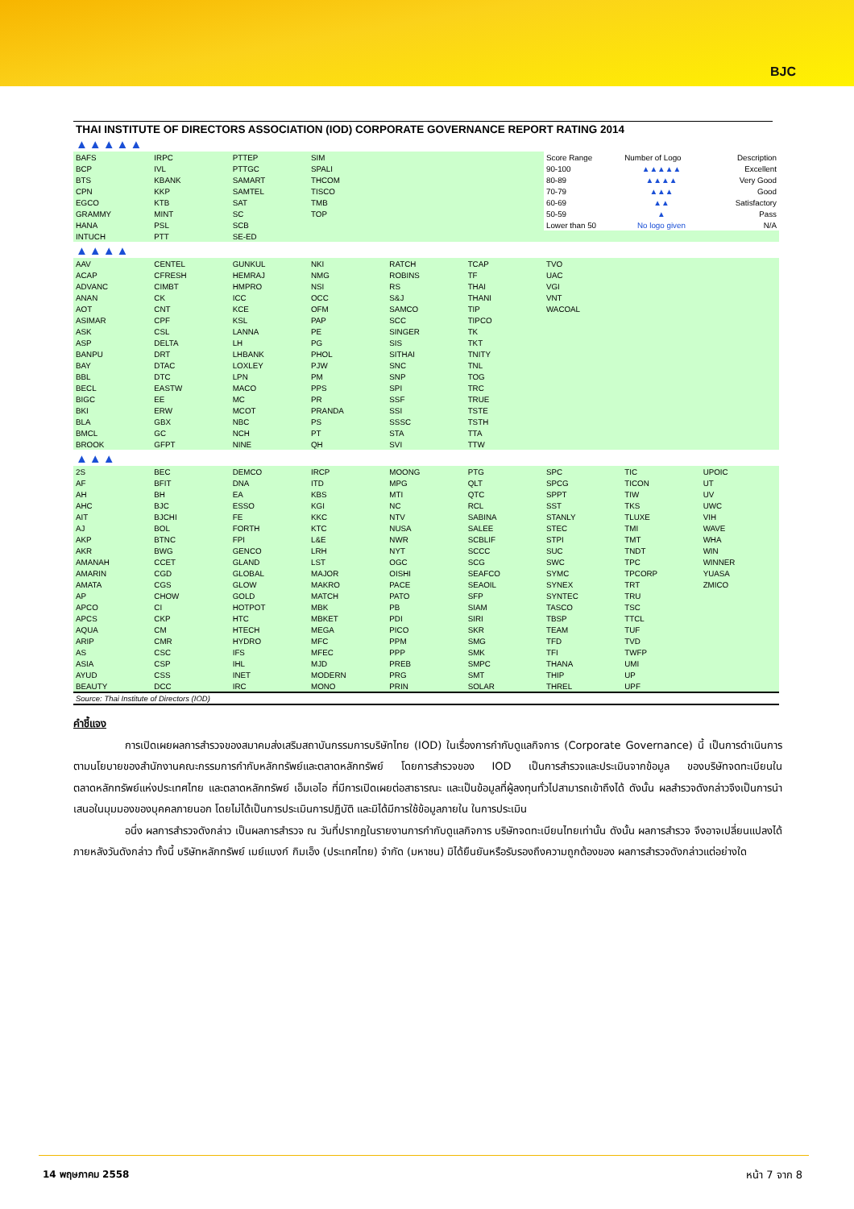BJC
THAI INSTITUTE OF DIRECTORS ASSOCIATION (IOD) CORPORATE GOVERNANCE REPORT RATING 2014
| ▲▲▲▲▲ | | | | | | | | |
| BAFS | IRPC | PTTEP | SIM | | | Score Range | Number of Logo | Description |
| BCP | IVL | PTTGC | SPALI | | | 90-100 | ▲▲▲▲▲ | Excellent |
| BTS | KBANK | SAMART | THCOM | | | 80-89 | ▲▲▲▲ | Very Good |
| CPN | KKP | SAMTEL | TISCO | | | 70-79 | ▲▲▲ | Good |
| EGCO | KTB | SAT | TMB | | | 60-69 | ▲▲ | Satisfactory |
| GRAMMY | MINT | SC | TOP | | | 50-59 | ▲ | Pass |
| HANA | PSL | SCB | | | | Lower than 50 | No logo given | N/A |
| INTUCH | PTT | SE-ED | | | | | | |
| ▲▲▲▲ | | | | | | | | |
| AAV | CENTEL | GUNKUL | NKI | RATCH | TCAP | TVO | | |
| ACAP | CFRESH | HEMRAJ | NMG | ROBINS | TF | UAC | | |
| ADVANC | CIMBT | HMPRO | NSI | RS | THAI | VGI | | |
| ANAN | CK | ICC | OCC | S&J | THANI | VNT | | |
| AOT | CNT | KCE | OFM | SAMCO | TIP | WACOAL | | |
| ASIMAR | CPF | KSL | PAP | SCC | TIPCO | | | |
| ASK | CSL | LANNA | PE | SINGER | TK | | | |
| ASP | DELTA | LH | PG | SIS | TKT | | | |
| BANPU | DRT | LHBANK | PHOL | SITHAI | TNITY | | | |
| BAY | DTAC | LOXLEY | PJW | SNC | TNL | | | |
| BBL | DTC | LPN | PM | SNP | TOG | | | |
| BECL | EASTW | MACO | PPS | SPI | TRC | | | |
| BIGC | EE | MC | PR | SSF | TRUE | | | |
| BKI | ERW | MCOT | PRANDA | SSI | TSTE | | | |
| BLA | GBX | NBC | PS | SSSC | TSTH | | | |
| BMCL | GC | NCH | PT | STA | TTA | | | |
| BROOK | GFPT | NINE | QH | SVI | TTW | | | |
| ▲▲▲ | | | | | | | | |
| 2S | BEC | DEMCO | IRCP | MOONG | PTG | SPC | TIC | UPOIC |
| AF | BFIT | DNA | ITD | MPG | QLT | SPCG | TICON | UT |
| AH | BH | EA | KBS | MTI | QTC | SPPT | TIW | UV |
| AHC | BJC | ESSO | KGI | NC | RCL | SST | TKS | UWC |
| AIT | BJCHI | FE | KKC | NTV | SABINA | STANLY | TLUXE | VIH |
| AJ | BOL | FORTH | KTC | NUSA | SALEE | STEC | TMI | WAVE |
| AKP | BTNC | FPI | L&E | NWR | SCBLIF | STPI | TMT | WHA |
| AKR | BWG | GENCO | LRH | NYT | SCCC | SUC | TNDT | WIN |
| AMANAH | CCET | GLAND | LST | OGC | SCG | SWC | TPC | WINNER |
| AMARIN | CGD | GLOBAL | MAJOR | OISHI | SEAFCO | SYMC | TPCORP | YUASA |
| AMATA | CGS | GLOW | MAKRO | PACE | SEAOIL | SYNEX | TRT | ZMICO |
| AP | CHOW | GOLD | MATCH | PATO | SFP | SYNTEC | TRU | |
| APCO | CI | HOTPOT | MBK | PB | SIAM | TASCO | TSC | |
| APCS | CKP | HTC | MBKET | PDI | SIRI | TBSP | TTCL | |
| AQUA | CM | HTECH | MEGA | PICO | SKR | TEAM | TUF | |
| ARIP | CMR | HYDRO | MFC | PPM | SMG | TFD | TVD | |
| AS | CSC | IFS | MFEC | PPP | SMK | TFI | TWFP | |
| ASIA | CSP | IHL | MJD | PREB | SMPC | THANA | UMI | |
| AYUD | CSS | INET | MODERN | PRG | SMT | THIP | UP | |
| BEAUTY | DCC | IRC | MONO | PRIN | SOLAR | THREL | UPF | |
Source: Thai Institute of Directors (IOD)
คำชี้แจง
การเปิดเผยผลการสำรวจของสมาคมส่งเสริมสถาบันกรรมการบริษัทไทย (IOD) ในเรื่องการกำกับดูแลกิจการ (Corporate Governance) นี้ เป็นการดำเนินการตามนโยบายของสำนักงานคณะกรรมการกำกับหลักทรัพย์และตลาดหลักทรัพย์ โดยการสำรวจของ IOD เป็นการสำรวจและประเมินจากข้อมูล ของบริษัทจดทะเบียนในตลาดหลักทรัพย์แห่งประเทศไทย และตลาดหลักทรัพย์ เอ็มเอไอ ที่มีการเปิดเผยต่อสาธารณะ และเป็นข้อมูลที่ผู้ลงทุนทั่วไปสามารถเข้าถึงได้ ดังนั้น ผลสำรวจดังกล่าวจึงเป็นการนำเสนอในมุมมองของบุคคลภายนอก โดยไม่ได้เป็นการประเมินการปฏิบัติ และมิได้มีการใช้ข้อมูลภายใน ในการประเมิน
อนึ่ง ผลการสำรวจดังกล่าว เป็นผลการสำรวจ ณ วันที่ปรากฏในรายงานการกำกับดูแลกิจการ บริษัทจดทะเบียนไทยเท่านั้น ดังนั้น ผลการสำรวจ จึงอาจเปลี่ยนแปลงได้ภายหลังวันดังกล่าว ทั้งนี้ บริษัทหลักทรัพย์ เมย์แบงก์ กิมเอ็ง (ประเทศไทย) จำกัด (มหาชน) มิได้ยืนยันหรือรับรองถึงความถูกต้องของ ผลการสำรวจดังกล่าวแต่อย่างใด
14 พฤษภาคม 2558 หน้า 7 จาก 8